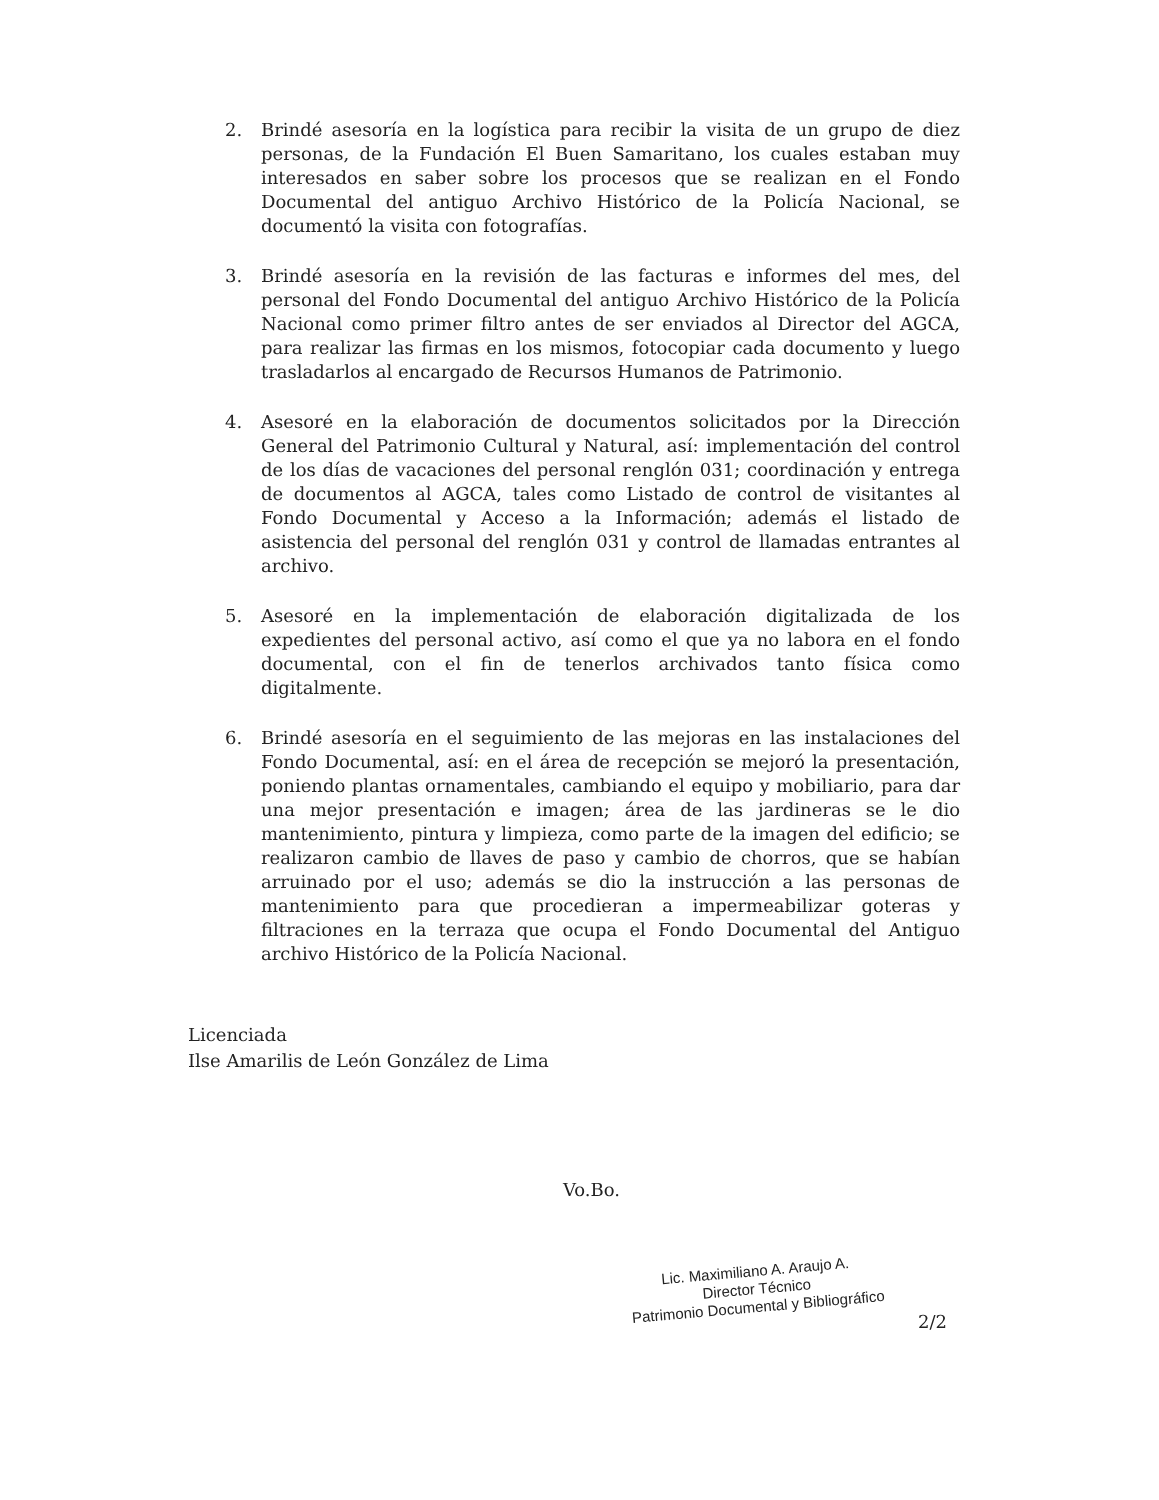2. Brindé asesoría en la logística para recibir la visita de un grupo de diez personas, de la Fundación El Buen Samaritano, los cuales estaban muy interesados en saber sobre los procesos que se realizan en el Fondo Documental del antiguo Archivo Histórico de la Policía Nacional, se documentó la visita con fotografías.
3. Brindé asesoría en la revisión de las facturas e informes del mes, del personal del Fondo Documental del antiguo Archivo Histórico de la Policía Nacional como primer filtro antes de ser enviados al Director del AGCA, para realizar las firmas en los mismos, fotocopiar cada documento y luego trasladarlos al encargado de Recursos Humanos de Patrimonio.
4. Asesoré en la elaboración de documentos solicitados por la Dirección General del Patrimonio Cultural y Natural, así: implementación del control de los días de vacaciones del personal renglón 031; coordinación y entrega de documentos al AGCA, tales como Listado de control de visitantes al Fondo Documental y Acceso a la Información; además el listado de asistencia del personal del renglón 031 y control de llamadas entrantes al archivo.
5. Asesoré en la implementación de elaboración digitalizada de los expedientes del personal activo, así como el que ya no labora en el fondo documental, con el fin de tenerlos archivados tanto física como digitalmente.
6. Brindé asesoría en el seguimiento de las mejoras en las instalaciones del Fondo Documental, así: en el área de recepción se mejoró la presentación, poniendo plantas ornamentales, cambiando el equipo y mobiliario, para dar una mejor presentación e imagen; área de las jardineras se le dio mantenimiento, pintura y limpieza, como parte de la imagen del edificio; se realizaron cambio de llaves de paso y cambio de chorros, que se habían arruinado por el uso; además se dio la instrucción a las personas de mantenimiento para que procedieran a impermeabilizar goteras y filtraciones en la terraza que ocupa el Fondo Documental del Antiguo archivo Histórico de la Policía Nacional.
Licenciada
Ilse Amarilis de León González de Lima
Vo.Bo.
Lic. Maximiliano A. Araujo A.
Director Técnico
Patrimonio Documental y Bibliográfico
2/2